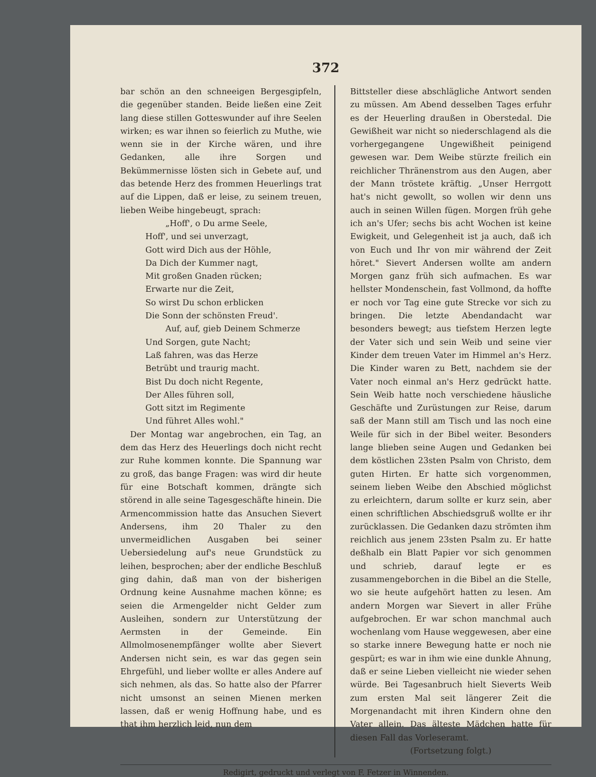372
bar schön an den schneeigen Bergesgipfeln, die gegenüber standen. Beide ließen eine Zeit lang diese stillen Gotteswunder auf ihre Seelen wirken; es war ihnen so feierlich zu Muthe, wie wenn sie in der Kirche wären, und ihre Gedanken, alle ihre Sorgen und Bekümmernisse lösten sich in Gebete auf, und das betende Herz des frommen Heuerlings trat auf die Lippen, daß er leise, zu seinem treuen, lieben Weibe hingebeugt, sprach:
„Hoff', o Du arme Seele,
Hoff', und sei unverzagt,
Gott wird Dich aus der Höhle,
Da Dich der Kummer nagt,
Mit großen Gnaden rücken;
Erwarte nur die Zeit,
So wirst Du schon erblicken
Die Sonn der schönsten Freud'.
Auf, auf, gieb Deinem Schmerze
Und Sorgen, gute Nacht;
Laß fahren, was das Herze
Betrübt und traurig macht.
Bist Du doch nicht Regente,
Der Alles führen soll,
Gott sitzt im Regimente
Und führet Alles wohl."
Der Montag war angebrochen, ein Tag, an dem das Herz des Heuerlings doch nicht recht zur Ruhe kommen konnte. Die Spannung war zu groß, das bange Fragen: was wird dir heute für eine Botschaft kommen, drängte sich störend in alle seine Tagesgeschäfte hinein. Die Armencommission hatte das Ansuchen Sievert Andersens, ihm 20 Thaler zu den unvermeidlichen Ausgaben bei seiner Uebersiedelung auf's neue Grundstück zu leihen, besprochen; aber der endliche Beschluß ging dahin, daß man von der bisherigen Ordnung keine Ausnahme machen könne; es seien die Armengelder nicht Gelder zum Ausleihen, sondern zur Unterstützung der Aermsten in der Gemeinde. Ein Allmolmosenempfänger wollte aber Sievert Andersen nicht sein, es war das gegen sein Ehrgefühl, und lieber wollte er alles Andere auf sich nehmen, als das. So hatte also der Pfarrer nicht umsonst an seinen Mienen merken lassen, daß er wenig Hoffnung habe, und es that ihm herzlich leid, nun dem
Bittsteller diese abschlägliche Antwort senden zu müssen. Am Abend desselben Tages erfuhr es der Heuerling draußen in Oberstedal. Die Gewißheit war nicht so niederschlagend als die vorhergegangene Ungewißheit peinigend gewesen war. Dem Weibe stürzte freilich ein reichlicher Thränenstrom aus den Augen, aber der Mann tröstete kräftig. „Unser Herrgott hat's nicht gewollt, so wollen wir denn uns auch in seinen Willen fügen. Morgen früh gehe ich an's Ufer; sechs bis acht Wochen ist keine Ewigkeit, und Gelegenheit ist ja auch, daß ich von Euch und Ihr von mir während der Zeit höret." Sievert Andersen wollte am andern Morgen ganz früh sich aufmachen. Es war hellster Mondenschein, fast Vollmond, da hoffte er noch vor Tag eine gute Strecke vor sich zu bringen. Die letzte Abendandacht war besonders bewegt; aus tiefstem Herzen legte der Vater sich und sein Weib und seine vier Kinder dem treuen Vater im Himmel an's Herz. Die Kinder waren zu Bett, nachdem sie der Vater noch einmal an's Herz gedrückt hatte. Sein Weib hatte noch verschiedene häusliche Geschäfte und Zurüstungen zur Reise, darum saß der Mann still am Tisch und las noch eine Weile für sich in der Bibel weiter. Besonders lange blieben seine Augen und Gedanken bei dem köstlichen 23sten Psalm von Christo, dem guten Hirten. Er hatte sich vorgenommen, seinem lieben Weibe den Abschied möglichst zu erleichtern, darum sollte er kurz sein, aber einen schriftlichen Abschiedsgruß wollte er ihr zurücklassen. Die Gedanken dazu strömten ihm reichlich aus jenem 23sten Psalm zu. Er hatte deßhalb ein Blatt Papier vor sich genommen und schrieb, darauf legte er es zusammengeborchen in die Bibel an die Stelle, wo sie heute aufgehört hatten zu lesen. Am andern Morgen war Sievert in aller Frühe aufgebrochen. Er war schon manchmal auch wochenlang vom Hause weggewesen, aber eine so starke innere Bewegung hatte er noch nie gespürt; es war in ihm wie eine dunkle Ahnung, daß er seine Lieben vielleicht nie wieder sehen würde. Bei Tagesanbruch hielt Sieverts Weib zum ersten Mal seit längerer Zeit die Morgenandacht mit ihren Kindern ohne den Vater allein. Das älteste Mädchen hatte für diesen Fall das Vorleseramt.
(Fortsetzung folgt.)
Redigirt, gedruckt und verlegt von F. Fetzer in Winnenden.